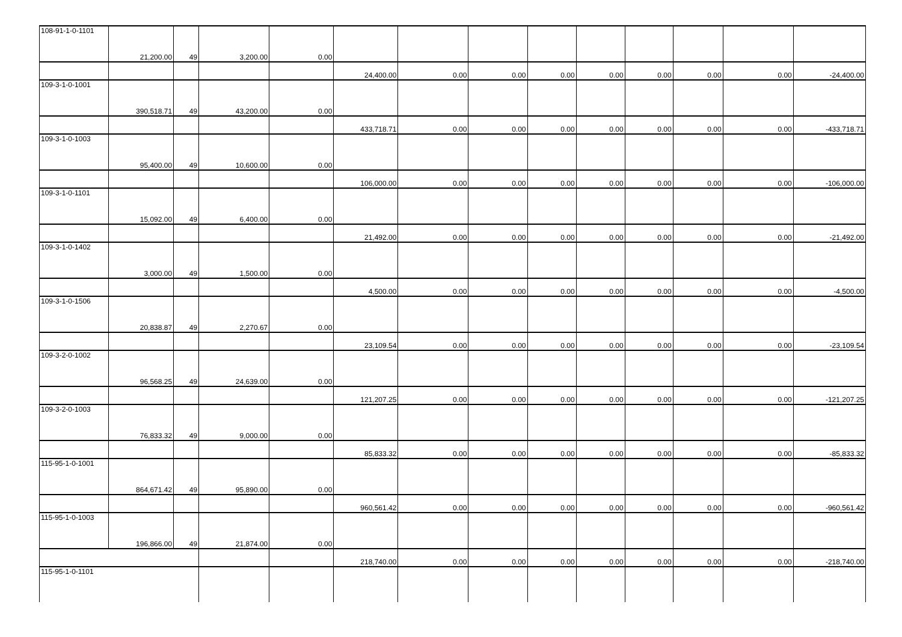| 108-91-1-0-1101 | 21,200.00 | 49 | 3,200.00 | 0.00 | | | | | | | | | |
| | | | | | 24,400.00 | 0.00 | 0.00 | 0.00 | 0.00 | 0.00 | 0.00 | 0.00 | -24,400.00 |
| 109-3-1-0-1001 | 390,518.71 | 49 | 43,200.00 | 0.00 | | | | | | | | | |
| | | | | | 433,718.71 | 0.00 | 0.00 | 0.00 | 0.00 | 0.00 | 0.00 | 0.00 | -433,718.71 |
| 109-3-1-0-1003 | 95,400.00 | 49 | 10,600.00 | 0.00 | | | | | | | | | |
| | | | | | 106,000.00 | 0.00 | 0.00 | 0.00 | 0.00 | 0.00 | 0.00 | 0.00 | -106,000.00 |
| 109-3-1-0-1101 | 15,092.00 | 49 | 6,400.00 | 0.00 | | | | | | | | | |
| | | | | | 21,492.00 | 0.00 | 0.00 | 0.00 | 0.00 | 0.00 | 0.00 | 0.00 | -21,492.00 |
| 109-3-1-0-1402 | 3,000.00 | 49 | 1,500.00 | 0.00 | | | | | | | | | |
| | | | | | 4,500.00 | 0.00 | 0.00 | 0.00 | 0.00 | 0.00 | 0.00 | 0.00 | -4,500.00 |
| 109-3-1-0-1506 | 20,838.87 | 49 | 2,270.67 | 0.00 | | | | | | | | | |
| | | | | | 23,109.54 | 0.00 | 0.00 | 0.00 | 0.00 | 0.00 | 0.00 | 0.00 | -23,109.54 |
| 109-3-2-0-1002 | 96,568.25 | 49 | 24,639.00 | 0.00 | | | | | | | | | |
| | | | | | 121,207.25 | 0.00 | 0.00 | 0.00 | 0.00 | 0.00 | 0.00 | 0.00 | -121,207.25 |
| 109-3-2-0-1003 | 76,833.32 | 49 | 9,000.00 | 0.00 | | | | | | | | | |
| | | | | | 85,833.32 | 0.00 | 0.00 | 0.00 | 0.00 | 0.00 | 0.00 | 0.00 | -85,833.32 |
| 115-95-1-0-1001 | 864,671.42 | 49 | 95,890.00 | 0.00 | | | | | | | | | |
| | | | | | 960,561.42 | 0.00 | 0.00 | 0.00 | 0.00 | 0.00 | 0.00 | 0.00 | -960,561.42 |
| 115-95-1-0-1003 | 196,866.00 | 49 | 21,874.00 | 0.00 | | | | | | | | | |
| | | | | | 218,740.00 | 0.00 | 0.00 | 0.00 | 0.00 | 0.00 | 0.00 | 0.00 | -218,740.00 |
| 115-95-1-0-1101 | | | | | | | | | | | | | |